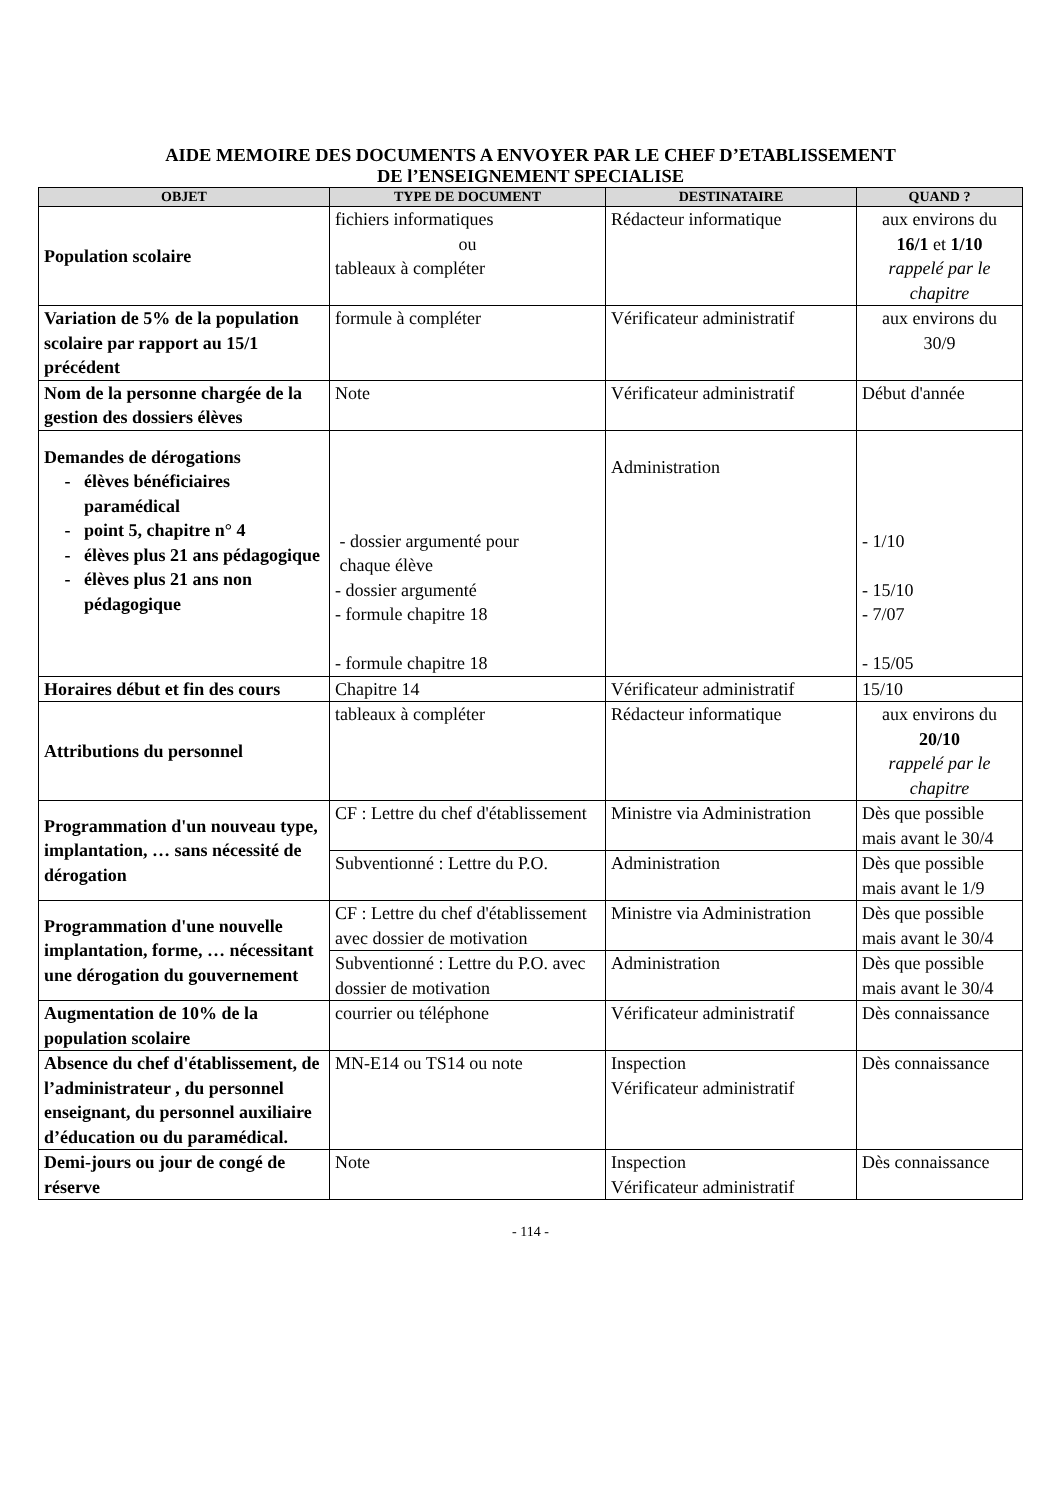AIDE MEMOIRE DES DOCUMENTS A ENVOYER PAR LE CHEF D’ETABLISSEMENT
DE l’ENSEIGNEMENT SPECIALISE
| OBJET | TYPE DE DOCUMENT | DESTINATAIRE | QUAND ? |
| --- | --- | --- | --- |
| Population scolaire | fichiers informatiques ou tableaux à compléter | Rédacteur informatique | aux environs du 16/1 et 1/10 rappelé par le chapitre |
| Variation de 5% de la population scolaire par rapport au 15/1 précédent | formule à compléter | Vérificateur administratif | aux environs du 30/9 |
| Nom de la personne chargée de la gestion des dossiers élèves | Note | Vérificateur administratif | Début d'année |
| Demandes de dérogations élèves bénéficiaires paramédical point 5, chapitre n° 4 élèves plus 21 ans pédagogique élèves plus 21 ans non pédagogique | - dossier argumenté pour chaque élève - dossier argumenté - formule chapitre 18 - formule chapitre 18 | Administration | - 1/10 - 15/10 - 7/07 - 15/05 |
| Horaires début et fin des cours | Chapitre 14 | Vérificateur administratif | 15/10 |
| Attributions du personnel | tableaux à compléter | Rédacteur informatique | aux environs du 20/10 rappelé par le chapitre |
| Programmation d'un nouveau type, implantation, … sans nécessité de dérogation | CF : Lettre du chef d'établissement | Ministre via Administration | Dès que possible mais avant le 30/4 |
| | Subventionné : Lettre du P.O. | Administration | Dès que possible mais avant le 1/9 |
| Programmation d'une nouvelle implantation, forme, … nécessitant une dérogation du gouvernement | CF : Lettre du chef d'établissement avec dossier de motivation | Ministre via Administration | Dès que possible mais avant le 30/4 |
| | Subventionné : Lettre du P.O. avec dossier de motivation | Administration | Dès que possible mais avant le 30/4 |
| Augmentation de 10% de la population scolaire | courrier ou téléphone | Vérificateur administratif | Dès connaissance |
| Absence du chef d'établissement, de l’administrateur , du personnel enseignant, du personnel auxiliaire d’éducation ou du paramédical. | MN-E14 ou TS14 ou note | Inspection Vérificateur administratif | Dès connaissance |
| Demi-jours ou jour de congé de réserve | Note | Inspection Vérificateur administratif | Dès connaissance |
- 114 -